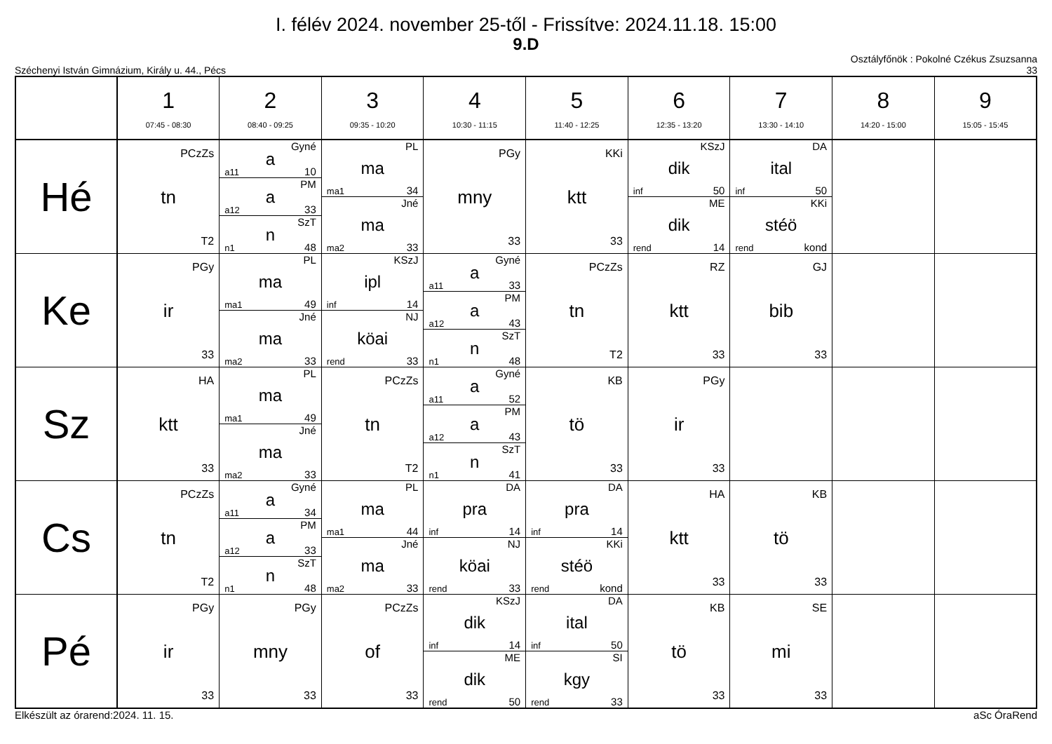I. félév 2024. november 25-től - Frissítve: 2024.11.18. 15:00
9.D
Széchenyi István Gimnázium, Király u. 44., Pécs Osztályfőnök : Pokolné Czékus Zsuzsanna
33
| | 1 07:45 - 08:30 | 2 08:40 - 09:25 | 3 09:35 - 10:20 | 4 10:30 - 11:15 | 5 11:40 - 12:25 | 6 12:35 - 13:20 | 7 13:30 - 14:10 | 8 14:20 - 15:00 | 9 15:05 - 15:45 |
| --- | --- | --- | --- | --- | --- | --- | --- | --- | --- |
| Hé | PCzZs tn T2 | a Gyné a11 10 a PM a12 33 n SzT n1 48 | ma PL ma1 34 ma Jné ma2 33 | PGy mny 33 | KKi ktt 33 | dik KSzJ inf 50 dik ME rend 14 | ital DA inf 50 stéö KKi rend kond | | |
| Ke | PGy ir 33 | ma PL ma1 49 ma Jné ma2 33 | ipl KSzJ inf 14 köai NJ rend 33 | a Gyné a11 33 a PM a12 43 n SzT n1 48 | PCzZs tn T2 | RZ ktt 33 | GJ bib 33 | | |
| Sz | HA ktt 33 | ma PL ma1 49 ma Jné ma2 33 | PCzZs tn T2 | a Gyné a11 52 a PM a12 43 n SzT n1 41 | KB tö 33 | PGy ir 33 | | | |
| Cs | PCzZs tn T2 | a Gyné a11 34 a PM a12 33 n SzT n1 48 | ma PL ma1 44 ma Jné ma2 33 | pra DA inf 14 köai NJ rend 33 | pra DA inf 14 stéö KKi rend kond | HA ktt 33 | KB tö 33 | | |
| Pé | PGy ir 33 | PGy mny 33 | PCzZs of 33 | dik KSzJ inf 14 dik ME rend 50 | ital DA inf 50 kgy SI rend 33 | KB tö 33 | SE mi 33 | | |
Elkészült az órarend:2024. 11. 15. aSc ÓraRend